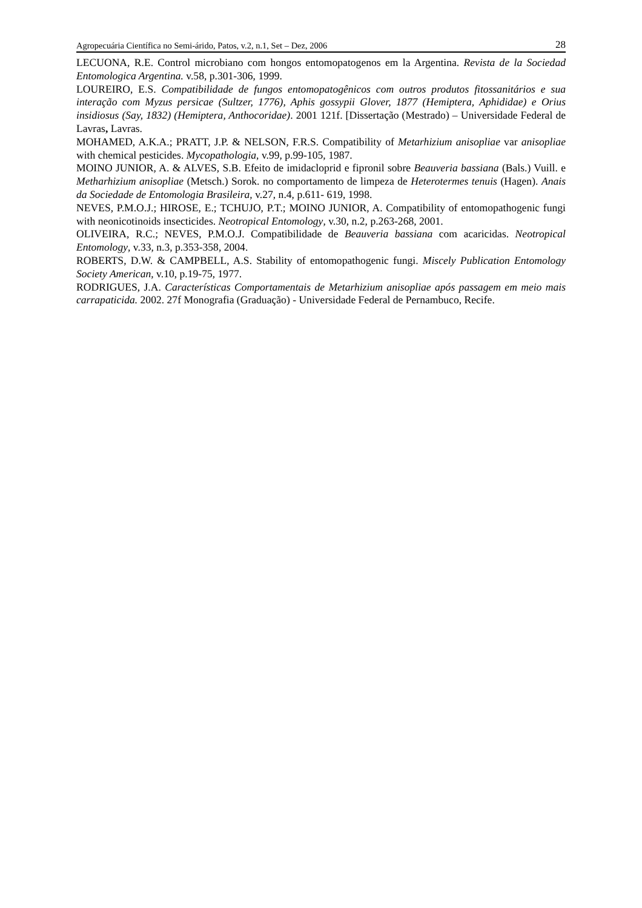Agropecuária Científica no Semi-árido, Patos, v.2, n.1, Set – Dez, 2006 28
LECUONA, R.E. Control microbiano com hongos entomopatogenos em la Argentina. Revista de la Sociedad Entomologica Argentina. v.58, p.301-306, 1999.
LOUREIRO, E.S. Compatibilidade de fungos entomopatogênicos com outros produtos fitossanitários e sua interação com Myzus persicae (Sultzer, 1776), Aphis gossypii Glover, 1877 (Hemiptera, Aphididae) e Orius insidiosus (Say, 1832) (Hemiptera, Anthocoridae). 2001 121f. [Dissertação (Mestrado) – Universidade Federal de Lavras, Lavras.
MOHAMED, A.K.A.; PRATT, J.P. & NELSON, F.R.S. Compatibility of Metarhizium anisopliae var anisopliae with chemical pesticides. Mycopathologia, v.99, p.99-105, 1987.
MOINO JUNIOR, A. & ALVES, S.B. Efeito de imidacloprid e fipronil sobre Beauveria bassiana (Bals.) Vuill. e Metharhizium anisopliae (Metsch.) Sorok. no comportamento de limpeza de Heterotermes tenuis (Hagen). Anais da Sociedade de Entomologia Brasileira, v.27, n.4, p.611- 619, 1998.
NEVES, P.M.O.J.; HIROSE, E.; TCHUJO, P.T.; MOINO JUNIOR, A. Compatibility of entomopathogenic fungi with neonicotinoids insecticides. Neotropical Entomology, v.30, n.2, p.263-268, 2001.
OLIVEIRA, R.C.; NEVES, P.M.O.J. Compatibilidade de Beauveria bassiana com acaricidas. Neotropical Entomology, v.33, n.3, p.353-358, 2004.
ROBERTS, D.W. & CAMPBELL, A.S. Stability of entomopathogenic fungi. Miscely Publication Entomology Society American, v.10, p.19-75, 1977.
RODRIGUES, J.A. Características Comportamentais de Metarhizium anisopliae após passagem em meio mais carrapaticida. 2002. 27f Monografia (Graduação) - Universidade Federal de Pernambuco, Recife.